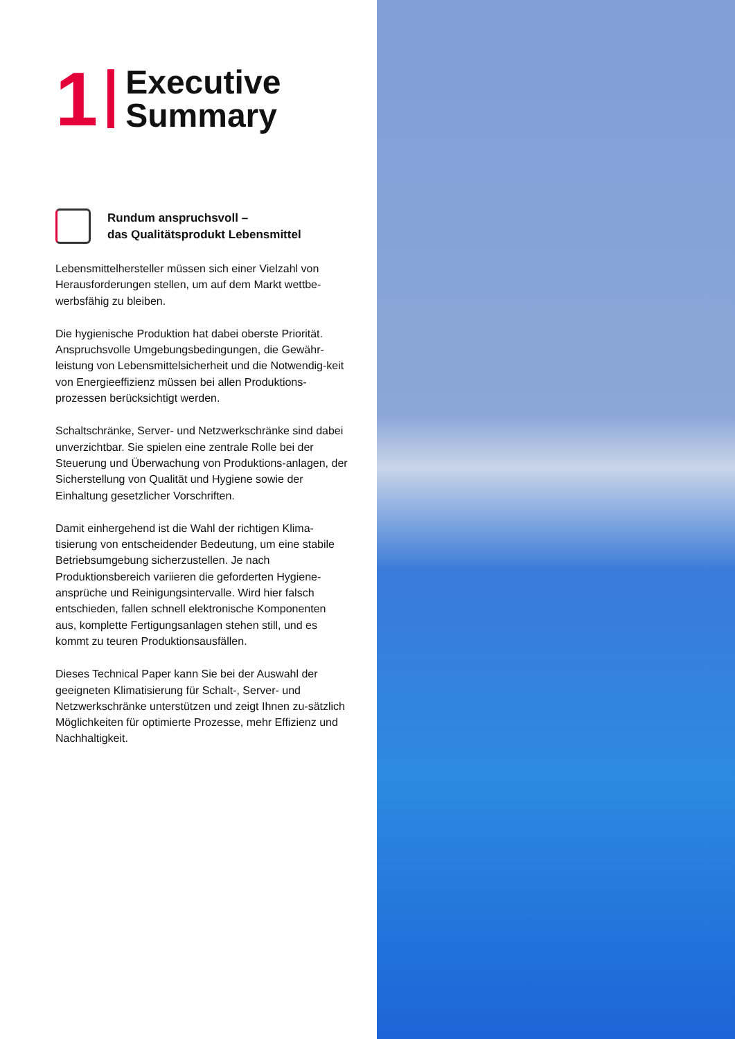1
Executive
Summary
Rundum anspruchsvoll –
das Qualitätsprodukt Lebensmittel
Lebensmittelhersteller müssen sich einer Vielzahl von Herausforderungen stellen, um auf dem Markt wettbe-werbsfähig zu bleiben.
Die hygienische Produktion hat dabei oberste Priorität. Anspruchsvolle Umgebungsbedingungen, die Gewähr-leistung von Lebensmittelsicherheit und die Notwendig-keit von Energieeffizienz müssen bei allen Produktions-prozessen berücksichtigt werden.
Schaltschränke, Server- und Netzwerkschränke sind dabei unverzichtbar. Sie spielen eine zentrale Rolle bei der Steuerung und Überwachung von Produktions-anlagen, der Sicherstellung von Qualität und Hygiene sowie der Einhaltung gesetzlicher Vorschriften.
Damit einhergehend ist die Wahl der richtigen Klima-tisierung von entscheidender Bedeutung, um eine stabile Betriebsumgebung sicherzustellen. Je nach Produktionsbereich variieren die geforderten Hygiene-ansprüche und Reinigungsintervalle. Wird hier falsch entschieden, fallen schnell elektronische Komponenten aus, komplette Fertigungsanlagen stehen still, und es kommt zu teuren Produktionsausfällen.
Dieses Technical Paper kann Sie bei der Auswahl der geeigneten Klimatisierung für Schalt-, Server- und Netzwerkschränke unterstützen und zeigt Ihnen zu-sätzlich Möglichkeiten für optimierte Prozesse, mehr Effizienz und Nachhaltigkeit.